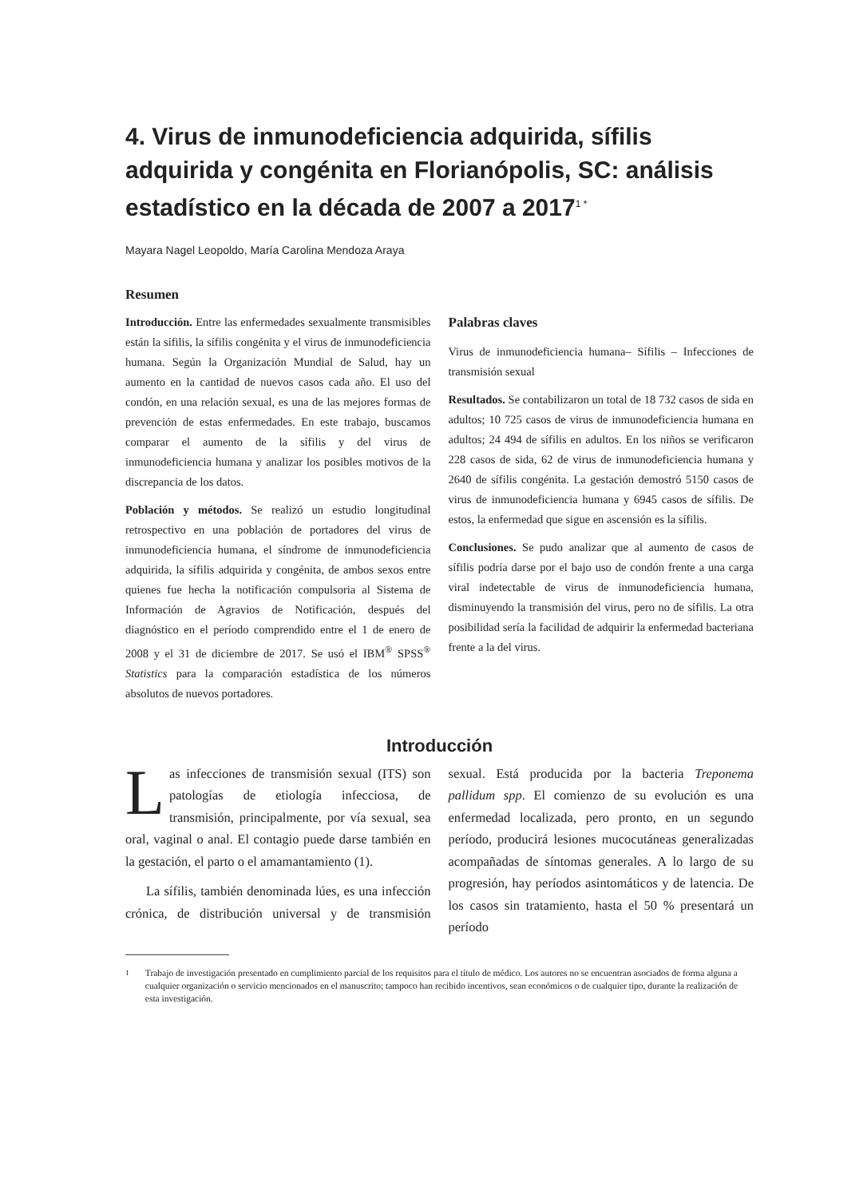4. Virus de inmunodeficiencia adquirida, sífilis adquirida y congénita en Florianópolis, SC: análisis estadístico en la década de 2007 a 2017<sup>1 *</sup>
Mayara Nagel Leopoldo, María Carolina Mendoza Araya
Resumen
Introducción. Entre las enfermedades sexualmente transmisibles están la sífilis, la sífilis congénita y el virus de inmunodeficiencia humana. Según la Organización Mundial de Salud, hay un aumento en la cantidad de nuevos casos cada año. El uso del condón, en una relación sexual, es una de las mejores formas de prevención de estas enfermedades. En este trabajo, buscamos comparar el aumento de la sífilis y del virus de inmunodeficiencia humana y analizar los posibles motivos de la discrepancia de los datos.
Población y métodos. Se realizó un estudio longitudinal retrospectivo en una población de portadores del virus de inmunodeficiencia humana, el síndrome de inmunodeficiencia adquirida, la sífilis adquirida y congénita, de ambos sexos entre quienes fue hecha la notificación compulsoria al Sistema de Información de Agravios de Notificación, después del diagnóstico en el período comprendido entre el 1 de enero de 2008 y el 31 de diciembre de 2017. Se usó el IBM<sup>®</sup> SPSS<sup>®</sup> Statistics para la comparación estadística de los números absolutos de nuevos portadores.
Palabras claves
Virus de inmunodeficiencia humana– Sífilis – Infecciones de transmisión sexual
Resultados. Se contabilizaron un total de 18 732 casos de sida en adultos; 10 725 casos de virus de inmunodeficiencia humana en adultos; 24 494 de sífilis en adultos. En los niños se verificaron 228 casos de sida, 62 de virus de inmunodeficiencia humana y 2640 de sífilis congénita. La gestación demostró 5150 casos de virus de inmunodeficiencia humana y 6945 casos de sífilis. De estos, la enfermedad que sigue en ascensión es la sífilis.
Conclusiones. Se pudo analizar que al aumento de casos de sífilis podría darse por el bajo uso de condón frente a una carga viral indetectable de virus de inmunodeficiencia humana, disminuyendo la transmisión del virus, pero no de sífilis. La otra posibilidad sería la facilidad de adquirir la enfermedad bacteriana frente a la del virus.
Introducción
Las infecciones de transmisión sexual (ITS) son patologías de etiología infecciosa, de transmisión, principalmente, por vía sexual, sea oral, vaginal o anal. El contagio puede darse también en la gestación, el parto o el amamantamiento (1).
La sífilis, también denominada lúes, es una infección crónica, de distribución universal y de transmisión sexual. Está producida por la bacteria Treponema pallidum spp. El comienzo de su evolución es una enfermedad localizada, pero pronto, en un segundo período, producirá lesiones mucocutáneas generalizadas acompañadas de síntomas generales. A lo largo de su progresión, hay períodos asintomáticos y de latencia. De los casos sin tratamiento, hasta el 50 % presentará un período
<sup>1</sup> Trabajo de investigación presentado en cumplimiento parcial de los requisitos para el título de médico. Los autores no se encuentran asociados de forma alguna a cualquier organización o servicio mencionados en el manuscrito; tampoco han recibido incentivos, sean económicos o de cualquier tipo, durante la realización de esta investigación.